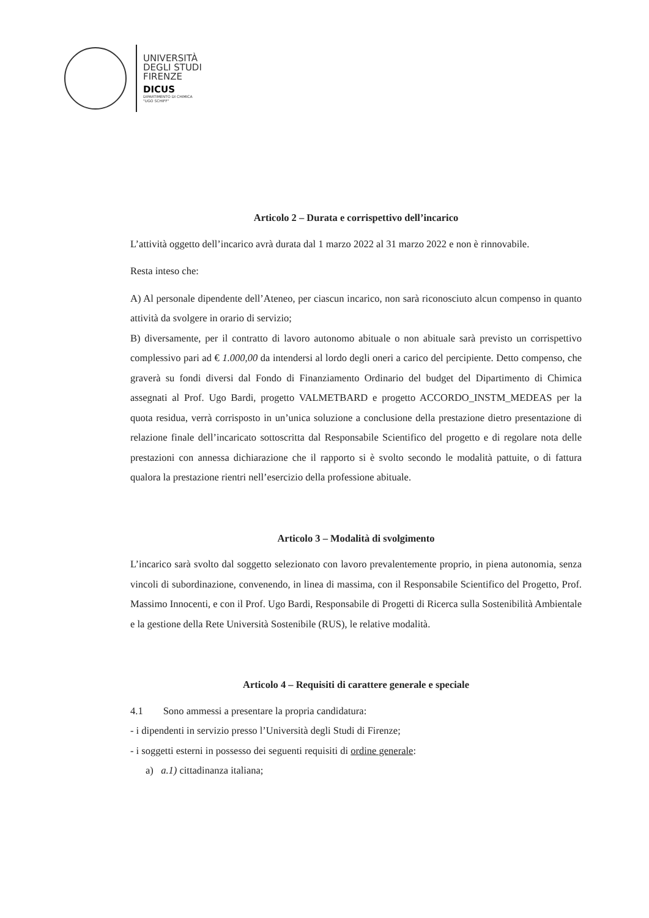UNIVERSITÀ
DEGLI STUDI
FIRENZE
DICUS
DIPARTIMENTO DI CHIMICA
"UGO SCHIFF"
Articolo 2 – Durata e corrispettivo dell’incarico
L’attività oggetto dell’incarico avrà durata dal 1 marzo 2022 al 31 marzo 2022 e non è rinnovabile.
Resta inteso che:
A) Al personale dipendente dell’Ateneo, per ciascun incarico, non sarà riconosciuto alcun compenso in quanto attività da svolgere in orario di servizio;
B) diversamente, per il contratto di lavoro autonomo abituale o non abituale sarà previsto un corrispettivo complessivo pari ad € 1.000,00 da intendersi al lordo degli oneri a carico del percipiente. Detto compenso, che graverà su fondi diversi dal Fondo di Finanziamento Ordinario del budget del Dipartimento di Chimica assegnati al Prof. Ugo Bardi, progetto VALMETBARD e progetto ACCORDO_INSTM_MEDEAS per la quota residua, verrà corrisposto in un’unica soluzione a conclusione della prestazione dietro presentazione di relazione finale dell’incaricato sottoscritta dal Responsabile Scientifico del progetto e di regolare nota delle prestazioni con annessa dichiarazione che il rapporto si è svolto secondo le modalità pattuite, o di fattura qualora la prestazione rientri nell’esercizio della professione abituale.
Articolo 3 – Modalità di svolgimento
L’incarico sarà svolto dal soggetto selezionato con lavoro prevalentemente proprio, in piena autonomia, senza vincoli di subordinazione, convenendo, in linea di massima, con il Responsabile Scientifico del Progetto, Prof. Massimo Innocenti, e con il Prof. Ugo Bardi, Responsabile di Progetti di Ricerca sulla Sostenibilità Ambientale e la gestione della Rete Università Sostenibile (RUS), le relative modalità.
Articolo 4 – Requisiti di carattere generale e speciale
4.1 Sono ammessi a presentare la propria candidatura:
- i dipendenti in servizio presso l’Università degli Studi di Firenze;
- i soggetti esterni in possesso dei seguenti requisiti di ordine generale:
a) a.1) cittadinanza italiana;